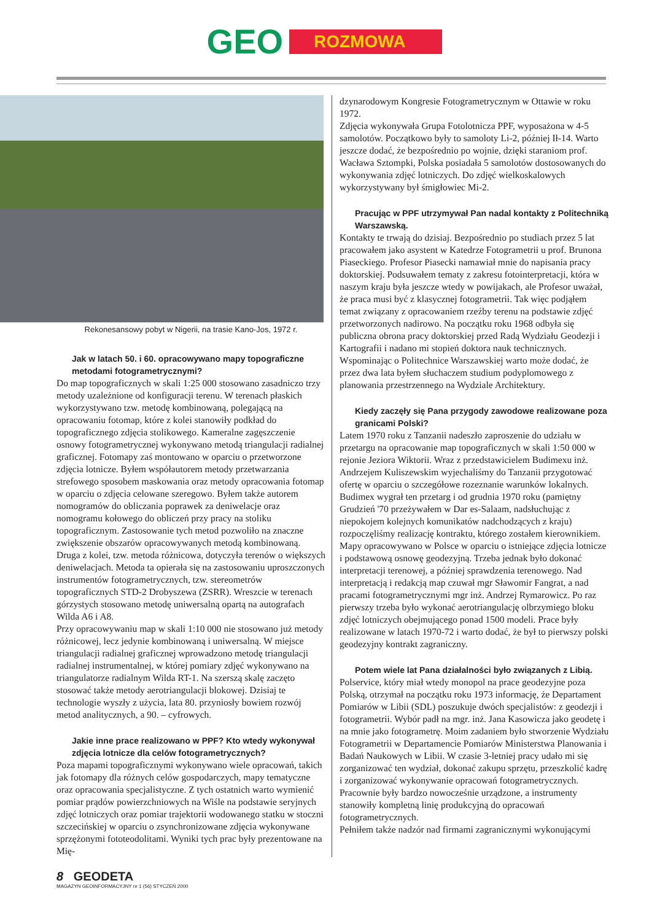GEO ROZMOWA
Rekonesansowy pobyt w Nigerii, na trasie Kano-Jos, 1972 r.
Jak w latach 50. i 60. opracowywano mapy topograficzne metodami fotogrametrycznymi?
Do map topograficznych w skali 1:25 000 stosowano zasadniczo trzy metody uzależnione od konfiguracji terenu. W terenach płaskich wykorzystywano tzw. metodę kombinowaną, polegającą na opracowaniu fotomap, które z kolei stanowiły podkład do topograficznego zdjęcia stolikowego. Kameralne zagęszczenie osnowy fotogrametrycznej wykonywano metodą triangulacji radialnej graficznej. Fotomapy zaś montowano w oparciu o przetworzone zdjęcia lotnicze. Byłem współautorem metody przetwarzania strefowego sposobem maskowania oraz metody opracowania fotomap w oparciu o zdjęcia celowane szeregowo. Byłem także autorem nomogramów do obliczania poprawek za deniwelacje oraz nomogramu kołowego do obliczeń przy pracy na stoliku topograficznym. Zastosowanie tych metod pozwoliło na znaczne zwiększenie obszarów opracowywanych metodą kombinowaną. Druga z kolei, tzw. metoda różnicowa, dotyczyła terenów o większych deniwelacjach. Metoda ta opierała się na zastosowaniu uproszczonych instrumentów fotogrametrycznych, tzw. stereometrów topograficznych STD-2 Drobyszewa (ZSRR). Wreszcie w terenach górzystych stosowano metodę uniwersalną opartą na autografach Wilda A6 i A8.
Przy opracowywaniu map w skali 1:10 000 nie stosowano już metody różnicowej, lecz jedynie kombinowaną i uniwersalną. W miejsce triangulacji radialnej graficznej wprowadzono metodę triangulacji radialnej instrumentalnej, w której pomiary zdjęć wykonywano na triangulatorze radialnym Wilda RT-1. Na szerszą skalę zaczęto stosować także metody aerotriangulacji blokowej. Dzisiaj te technologie wyszły z użycia, lata 80. przyniosły bowiem rozwój metod analitycznych, a 90. – cyfrowych.
Jakie inne prace realizowano w PPF? Kto wtedy wykonywał zdjęcia lotnicze dla celów fotogrametrycznych?
Poza mapami topograficznymi wykonywano wiele opracowań, takich jak fotomapy dla różnych celów gospodarczych, mapy tematyczne oraz opracowania specjalistyczne. Z tych ostatnich warto wymienić pomiar prądów powierzchniowych na Wiśle na podstawie seryjnych zdjęć lotniczych oraz pomiar trajektorii wodowanego statku w stoczni szczecińskiej w oparciu o zsynchronizowane zdjęcia wykonywane sprzężonymi fototeodolitami. Wyniki tych prac były prezentowane na Mię-
dzynarodowym Kongresie Fotogrametrycznym w Ottawie w roku 1972.
Zdjęcia wykonywała Grupa Fotolotnicza PPF, wyposażona w 4-5 samolotów. Początkowo były to samoloty Li-2, później Ił-14. Warto jeszcze dodać, że bezpośrednio po wojnie, dzięki staraniom prof. Wacława Sztompki, Polska posiadała 5 samolotów dostosowanych do wykonywania zdjęć lotniczych. Do zdjęć wielkoskalowych wykorzystywany był śmigłowiec Mi-2.
Pracując w PPF utrzymywał Pan nadal kontakty z Politechniką Warszawską.
Kontakty te trwają do dzisiaj. Bezpośrednio po studiach przez 5 lat pracowałem jako asystent w Katedrze Fotogrametrii u prof. Brunona Piaseckiego. Profesor Piasecki namawiał mnie do napisania pracy doktorskiej. Podsuwałem tematy z zakresu fotointerpretacji, która w naszym kraju była jeszcze wtedy w powijakach, ale Profesor uważał, że praca musi być z klasycznej fotogrametrii. Tak więc podjąłem temat związany z opracowaniem rzeźby terenu na podstawie zdjęć przetworzonych nadirowo. Na początku roku 1968 odbyła się publiczna obrona pracy doktorskiej przed Radą Wydziału Geodezji i Kartografii i nadano mi stopień doktora nauk technicznych.
Wspominając o Politechnice Warszawskiej warto może dodać, że przez dwa lata byłem słuchaczem studium podyplomowego z planowania przestrzennego na Wydziale Architektury.
Kiedy zaczęły się Pana przygody zawodowe realizowane poza granicami Polski?
Latem 1970 roku z Tanzanii nadeszło zaproszenie do udziału w przetargu na opracowanie map topograficznych w skali 1:50 000 w rejonie Jeziora Wiktorii. Wraz z przedstawicielem Budimexu inż. Andrzejem Kuliszewskim wyjechaliśmy do Tanzanii przygotować ofertę w oparciu o szczegółowe rozeznanie warunków lokalnych. Budimex wygrał ten przetarg i od grudnia 1970 roku (pamiętny Grudzień '70 przeżywałem w Dar es-Salaam, nadsłuchując z niepokojem kolejnych komunikatów nadchodzących z kraju) rozpoczęliśmy realizację kontraktu, którego zostałem kierownikiem. Mapy opracowywano w Polsce w oparciu o istniejące zdjęcia lotnicze i podstawową osnowę geodezyjną. Trzeba jednak było dokonać interpretacji terenowej, a później sprawdzenia terenowego. Nad interpretacją i redakcją map czuwał mgr Sławomir Fangrat, a nad pracami fotogrametrycznymi mgr inż. Andrzej Rymarowicz. Po raz pierwszy trzeba było wykonać aerotriangulację olbrzymiego bloku zdjęć lotniczych obejmującego ponad 1500 modeli. Prace były realizowane w latach 1970-72 i warto dodać, że był to pierwszy polski geodezyjny kontrakt zagraniczny.
Potem wiele lat Pana działalności było związanych z Libią.
Polservice, który miał wtedy monopol na prace geodezyjne poza Polską, otrzymał na początku roku 1973 informację, że Departament Pomiarów w Libii (SDL) poszukuje dwóch specjalistów: z geodezji i fotogrametrii. Wybór padł na mgr. inż. Jana Kasowicza jako geodetę i na mnie jako fotogrametrę. Moim zadaniem było stworzenie Wydziału Fotogrametrii w Departamencie Pomiarów Ministerstwa Planowania i Badań Naukowych w Libii. W czasie 3-letniej pracy udało mi się zorganizować ten wydział, dokonać zakupu sprzętu, przeszkolić kadrę i zorganizować wykonywanie opracowań fotogrametrycznych. Pracownie były bardzo nowocześnie urządzone, a instrumenty stanowiły kompletną linię produkcyjną do opracowań fotogrametrycznych.
Pełniłem także nadzór nad firmami zagranicznymi wykonującymi
8 GEODETA
MAGAZYN GEOINFORMACYJNY nr 1 (56) STYCZEŃ 2000